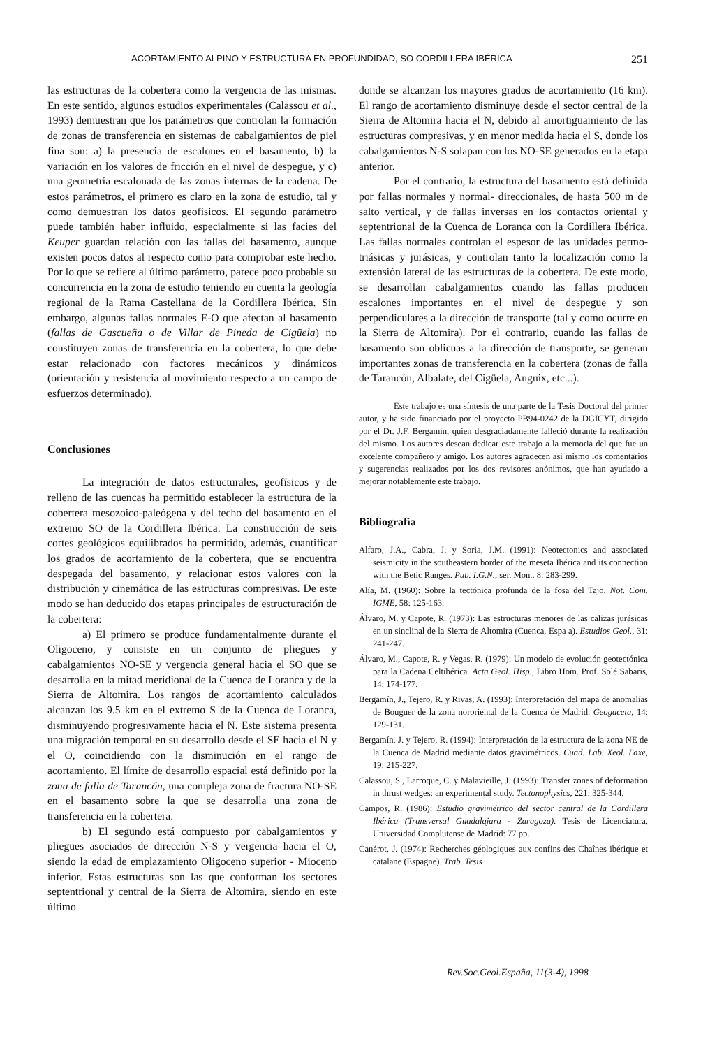ACORTAMIENTO ALPINO Y ESTRUCTURA EN PROFUNDIDAD, SO CORDILLERA IBÉRICA 251
las estructuras de la cobertera como la vergencia de las mismas. En este sentido, algunos estudios experimentales (Calassou et al., 1993) demuestran que los parámetros que controlan la formación de zonas de transferencia en sistemas de cabalgamientos de piel fina son: a) la presencia de escalones en el basamento, b) la variación en los valores de fricción en el nivel de despegue, y c) una geometría escalonada de las zonas internas de la cadena. De estos parámetros, el primero es claro en la zona de estudio, tal y como demuestran los datos geofísicos. El segundo parámetro puede también haber influido, especialmente si las facies del Keuper guardan relación con las fallas del basamento, aunque existen pocos datos al respecto como para comprobar este hecho. Por lo que se refiere al último parámetro, parece poco probable su concurrencia en la zona de estudio teniendo en cuenta la geología regional de la Rama Castellana de la Cordillera Ibérica. Sin embargo, algunas fallas normales E-O que afectan al basamento (fallas de Gascueña o de Villar de Pineda de Cigüela) no constituyen zonas de transferencia en la cobertera, lo que debe estar relacionado con factores mecánicos y dinámicos (orientación y resistencia al movimiento respecto a un campo de esfuerzos determinado).
Conclusiones
La integración de datos estructurales, geofísicos y de relleno de las cuencas ha permitido establecer la estructura de la cobertera mesozoico-paleógena y del techo del basamento en el extremo SO de la Cordillera Ibérica. La construcción de seis cortes geológicos equilibrados ha permitido, además, cuantificar los grados de acortamiento de la cobertera, que se encuentra despegada del basamento, y relacionar estos valores con la distribución y cinemática de las estructuras compresivas. De este modo se han deducido dos etapas principales de estructuración de la cobertera:
a) El primero se produce fundamentalmente durante el Oligoceno, y consiste en un conjunto de pliegues y cabalgamientos NO-SE y vergencia general hacia el SO que se desarrolla en la mitad meridional de la Cuenca de Loranca y de la Sierra de Altomira. Los rangos de acortamiento calculados alcanzan los 9.5 km en el extremo S de la Cuenca de Loranca, disminuyendo progresivamente hacia el N. Este sistema presenta una migración temporal en su desarrollo desde el SE hacia el N y el O, coincidiendo con la disminución en el rango de acortamiento. El límite de desarrollo espacial está definido por la zona de falla de Tarancón, una compleja zona de fractura NO-SE en el basamento sobre la que se desarrolla una zona de transferencia en la cobertera.
b) El segundo está compuesto por cabalgamientos y pliegues asociados de dirección N-S y vergencia hacia el O, siendo la edad de emplazamiento Oligoceno superior - Mioceno inferior. Estas estructuras son las que conforman los sectores septentrional y central de la Sierra de Altomira, siendo en este último
donde se alcanzan los mayores grados de acortamiento (16 km). El rango de acortamiento disminuye desde el sector central de la Sierra de Altomira hacia el N, debido al amortiguamiento de las estructuras compresivas, y en menor medida hacia el S, donde los cabalgamientos N-S solapan con los NO-SE generados en la etapa anterior.
Por el contrario, la estructura del basamento está definida por fallas normales y normal- direccionales, de hasta 500 m de salto vertical, y de fallas inversas en los contactos oriental y septentrional de la Cuenca de Loranca con la Cordillera Ibérica. Las fallas normales controlan el espesor de las unidades permo-triásicas y jurásicas, y controlan tanto la localización como la extensión lateral de las estructuras de la cobertera. De este modo, se desarrollan cabalgamientos cuando las fallas producen escalones importantes en el nivel de despegue y son perpendiculares a la dirección de transporte (tal y como ocurre en la Sierra de Altomira). Por el contrario, cuando las fallas de basamento son oblicuas a la dirección de transporte, se generan importantes zonas de transferencia en la cobertera (zonas de falla de Tarancón, Albalate, del Cigüela, Anguix, etc...).
Este trabajo es una síntesis de una parte de la Tesis Doctoral del primer autor, y ha sido financiado por el proyecto PB94-0242 de la DGICYT, dirigido por el Dr. J.F. Bergamín, quien desgraciadamente falleció durante la realización del mismo. Los autores desean dedicar este trabajo a la memoria del que fue un excelente compañero y amigo. Los autores agradecen así mismo los comentarios y sugerencias realizados por los dos revisores anónimos, que han ayudado a mejorar notablemente este trabajo.
Bibliografía
Alfaro, J.A., Cabra, J. y Soria, J.M. (1991): Neotectonics and associated seismicity in the southeastern border of the meseta Ibérica and its connection with the Betic Ranges. Pub. I.G.N., ser. Mon., 8: 283-299.
Alía, M. (1960): Sobre la tectónica profunda de la fosa del Tajo. Not. Com. IGME, 58: 125-163.
Álvaro, M. y Capote, R. (1973): Las estructuras menores de las calizas jurásicas en un sinclinal de la Sierra de Altomira (Cuenca, Espa a). Estudios Geol., 31: 241-247.
Álvaro, M., Capote, R. y Vegas, R. (1979): Un modelo de evolución geotectónica para la Cadena Celtibérica. Acta Geol. Hisp., Libro Hom. Prof. Solé Sabaris, 14: 174-177.
Bergamín, J., Tejero, R. y Rivas, A. (1993): Interpretación del mapa de anomalías de Bouguer de la zona nororiental de la Cuenca de Madrid. Geogaceta, 14: 129-131.
Bergamín, J. y Tejero, R. (1994): Interpretación de la estructura de la zona NE de la Cuenca de Madrid mediante datos gravimétricos. Cuad. Lab. Xeol. Laxe, 19: 215-227.
Calassou, S., Larroque, C. y Malavieille, J. (1993): Transfer zones of deformation in thrust wedges: an experimental study. Tectonophysics, 221: 325-344.
Campos, R. (1986): Estudio gravimétrico del sector central de la Cordillera Ibérica (Transversal Guadalajara - Zaragoza). Tesis de Licenciatura, Universidad Complutense de Madrid: 77 pp.
Canérot, J. (1974): Recherches géologiques aux confins des Chaînes ibérique et catalane (Espagne). Trab. Tesis
Rev.Soc.Geol.España, 11(3-4), 1998